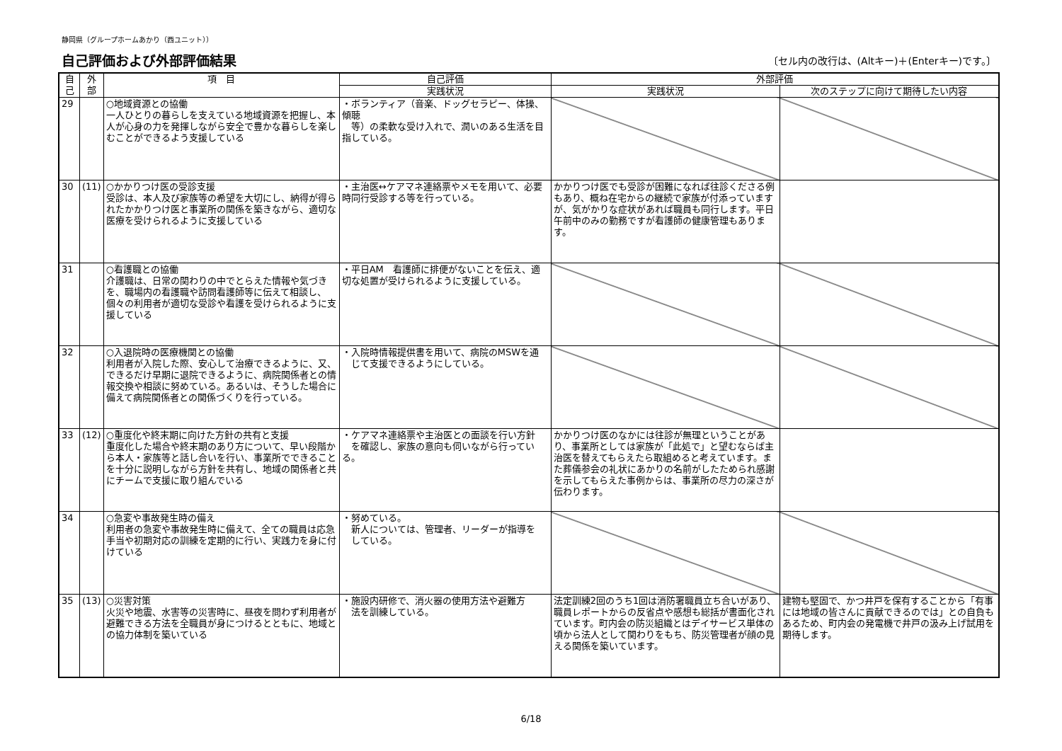静岡県（グループホームあかり（西ユニット））
自己評価および外部評価結果
〔セル内の改行は、(Altキー)＋(Enterキー)です。〕
| 自 己 | 外 部 | 項 目 | 自己評価 | 外部評価 | |
| --- | --- | --- | --- | --- | --- |
| | | | 実践状況 | 実践状況 | 次のステップに向けて期待したい内容 |
| 29 | | ○地域資源との協働 一人ひとりの暮らしを支えている地域資源を把握し、本人が心身の力を発揮しながら安全で豊かな暮らしを楽しむことができるよう支援している | ・ボランティア（音楽、ドッグセラピー、体操、傾聴 等）の柔軟な受け入れで、潤いのある生活を目指している。 | | |
| 30 | (11) | ○かかりつけ医の受診支援 受診は、本人及び家族等の希望を大切にし、納得が得られたかかりつけ医と事業所の関係を築きながら、適切な医療を受けられるように支援している | ・主治医↔ケアマネ連絡票やメモを用いて、必要時同行受診する等を行っている。 | かかりつけ医でも受診が困難になれば往診くださる例もあり、概ね在宅からの継続で家族が付添っていますが、気がかりな症状があれば職員も同行します。平日午前中のみの勤務ですが看護師の健康管理もあります。 | |
| 31 | | ○看護職との協働 介護職は、日常の関わりの中でとらえた情報や気づきを、職場内の看護職や訪問看護師等に伝えて相談し、個々の利用者が適切な受診や看護を受けられるように支援している | ・平日AM 看護師に排便がないことを伝え、適切な処置が受けられるように支援している。 | | |
| 32 | | ○入退院時の医療機関との協働 利用者が入院した際、安心して治療できるように、又、できるだけ早期に退院できるように、病院関係者との情報交換や相談に努めている。あるいは、そうした場合に備えて病院関係者との関係づくりを行っている。 | ・入院時情報提供書を用いて、病院のMSWを通 じて支援できるようにしている。 | | |
| 33 | (12) | ○重度化や終末期に向けた方針の共有と支援 重度化した場合や終末期のあり方について、早い段階から本人・家族等と話し合いを行い、事業所でできることを十分に説明しながら方針を共有し、地域の関係者と共にチームで支援に取り組んでいる | ・ケアマネ連絡票や主治医との面談を行い方針 を確認し、家族の意向も伺いながら行っている。 | かかりつけ医のなかには往診が無理ということがあり、事業所としては家族が「此処で」と望むならば主治医を替えてもらえたら取組めると考えています。また葬儀参会の礼状にあかりの名前がしたためられ感謝を示してもらえた事例からは、事業所の尽力の深さが伝わります。 | |
| 34 | | ○急変や事故発生時の備え 利用者の急変や事故発生時に備えて、全ての職員は応急手当や初期対応の訓練を定期的に行い、実践力を身に付けている | ・努めている。 新人については、管理者、リーダーが指導を している。 | | |
| 35 | (13) | ○災害対策 火災や地震、水害等の災害時に、昼夜を問わず利用者が避難できる方法を全職員が身につけるとともに、地域との協力体制を築いている | ・施設内研修で、消火器の使用方法や避難方 法を訓練している。 | 法定訓練2回のうち1回は消防署職員立ち合いがあり、職員レポートからの反省点や感想も総括が書面化されています。町内会の防災組織とはデイサービス単体の頃から法人として関わりをもち、防災管理者が顔の見える関係を築いています。 | 建物も堅固で、かつ井戸を保有することから「有事には地域の皆さんに貢献できるのでは」との自負もあるため、町内会の発電機で井戸の汲み上げ試用を期待します。 |
6/18